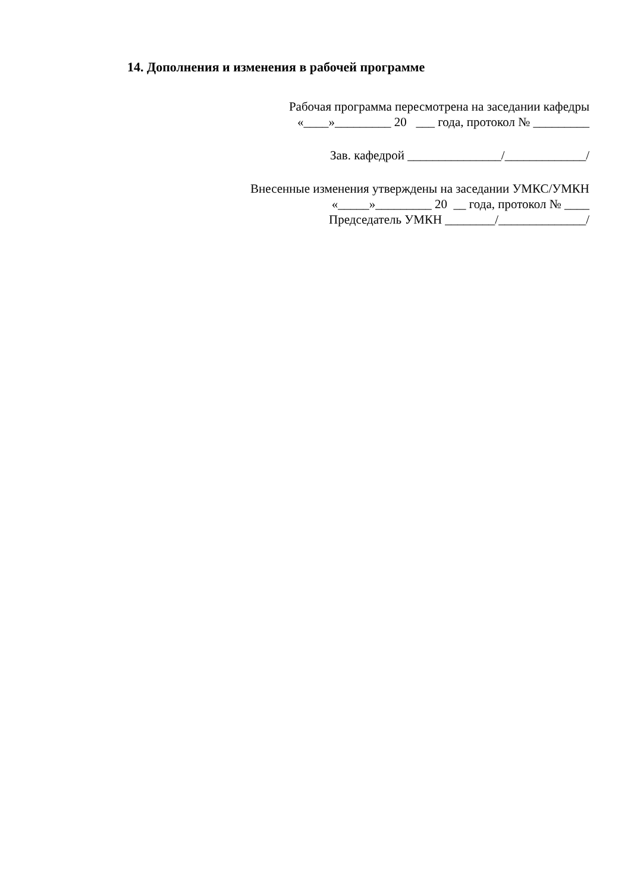14. Дополнения и изменения в рабочей программе
Рабочая программа пересмотрена на заседании кафедры
«____»_________ 20 ___ года, протокол № _________
Зав. кафедрой _______________/_____________/
Внесенные изменения утверждены на заседании УМКС/УМКН
«_____»_________ 20 __ года, протокол № ____
Председатель УМКН ________/______________/